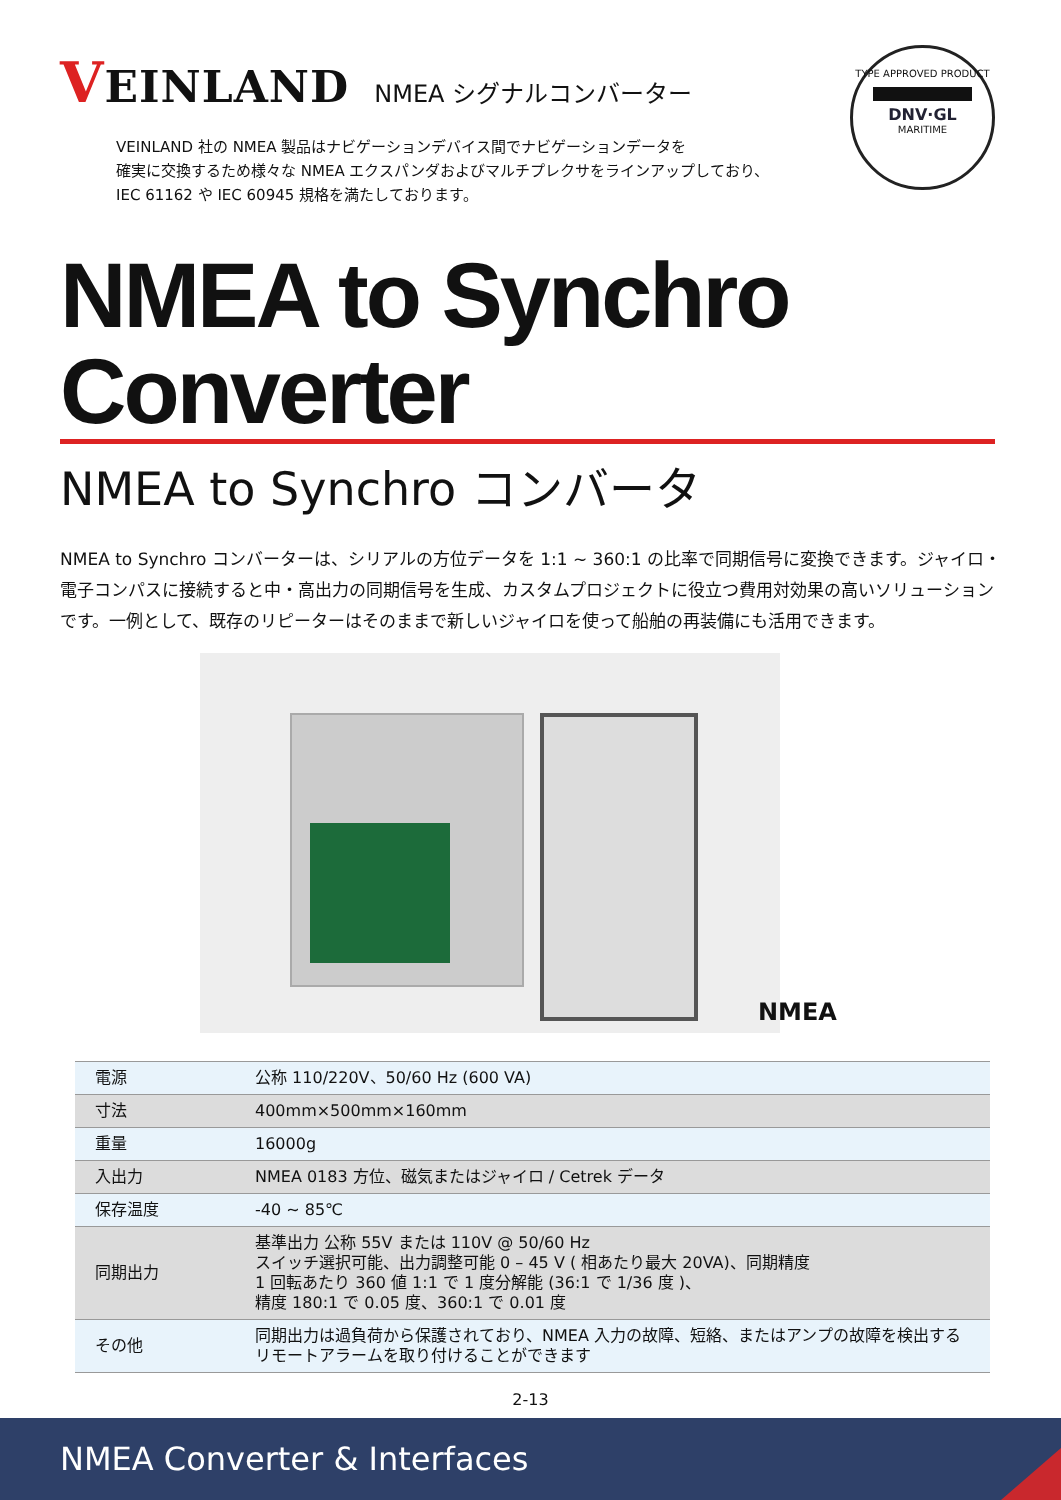VEINLAND
NMEA シグナルコンバーター
TYPE APPROVED PRODUCT
DNV·GL
MARITIME
VEINLAND 社の NMEA 製品はナビゲーションデバイス間でナビゲーションデータを
確実に交換するため様々な NMEA エクスパンダおよびマルチプレクサをラインアップしており、
IEC 61162 や IEC 60945 規格を満たしております。
NMEA to Synchro Converter
NMEA to Synchro コンバータ
NMEA to Synchro コンバーターは、シリアルの方位データを 1:1 ~ 360:1 の比率で同期信号に変換できます。ジャイロ・電子コンパスに接続すると中・高出力の同期信号を生成、カスタムプロジェクトに役立つ費用対効果の高いソリューションです。一例として、既存のリピーターはそのままで新しいジャイロを使って船舶の再装備にも活用できます。
NMEA
| 電源 | 公称 110/220V、50/60 Hz (600 VA) |
| 寸法 | 400mm×500mm×160mm |
| 重量 | 16000g |
| 入出力 | NMEA 0183 方位、磁気またはジャイロ / Cetrek データ |
| 保存温度 | -40 ~ 85℃ |
| 同期出力 | 基準出力 公称 55V または 110V @ 50/60 Hz スイッチ選択可能、出力調整可能 0 – 45 V ( 相あたり最大 20VA)、同期精度 1 回転あたり 360 値 1:1 で 1 度分解能 (36:1 で 1/36 度 )、 精度 180:1 で 0.05 度、360:1 で 0.01 度 |
| その他 | 同期出力は過負荷から保護されており、NMEA 入力の故障、短絡、またはアンプの故障を検出する リモートアラームを取り付けることができます |
2-13
NMEA Converter & Interfaces